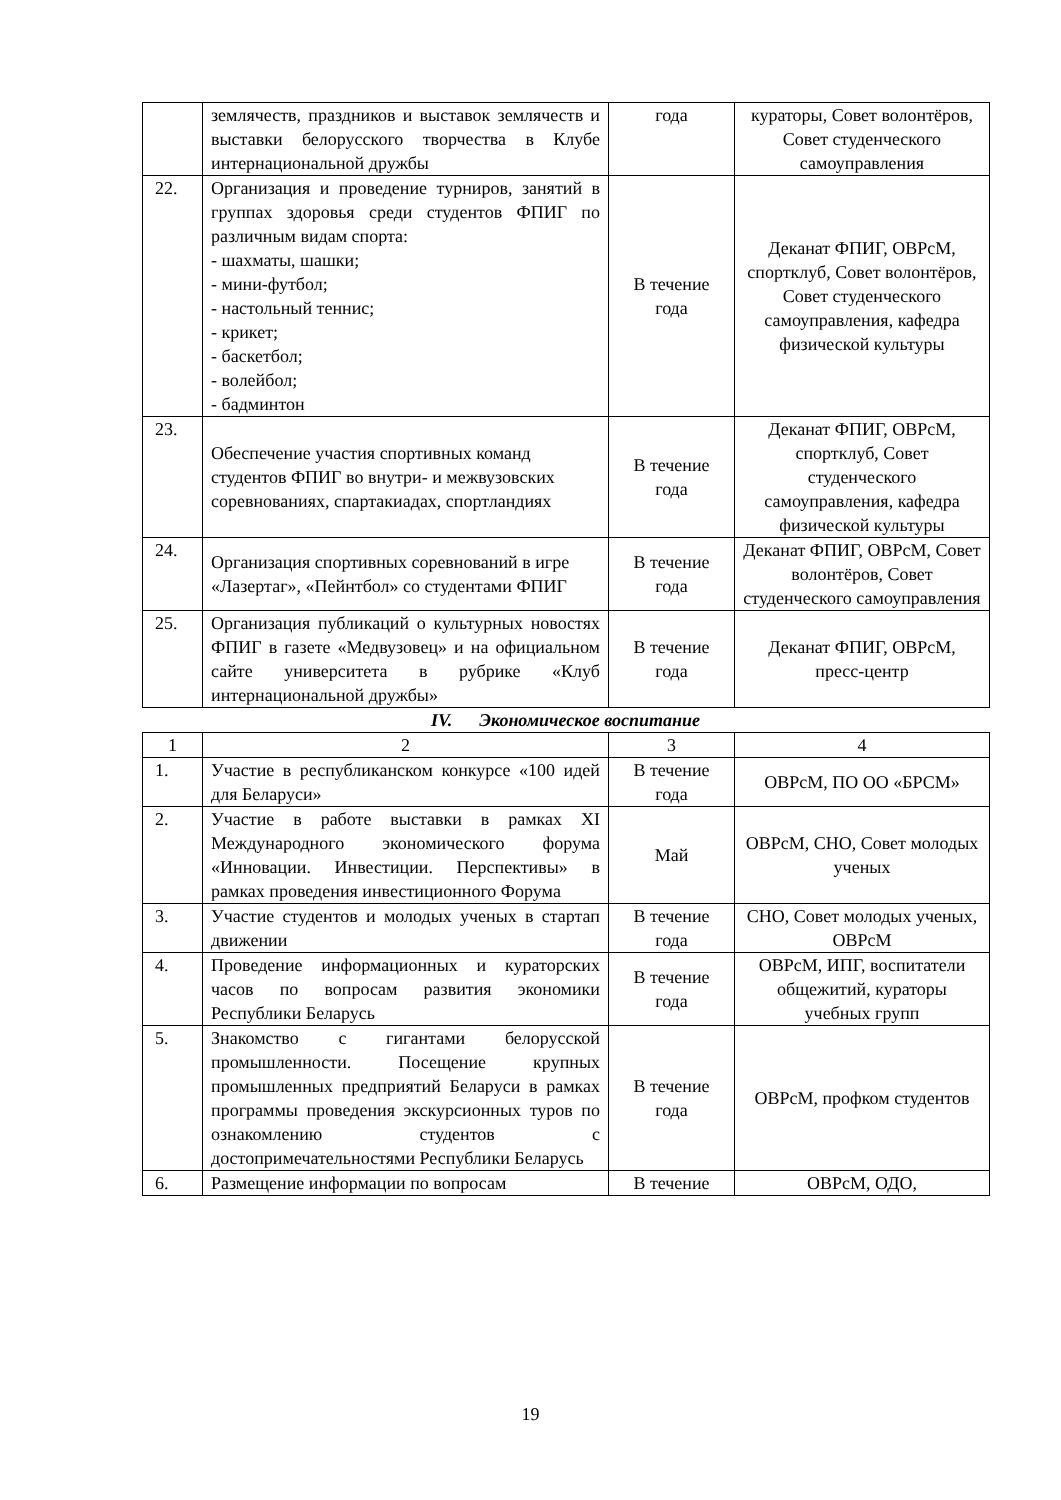| | землячеств, праздников и выставок землячеств и выставки белорусского творчества в Клубе интернациональной дружбы | года | кураторы, Совет волонтёров, Совет студенческого самоуправления |
| 22. | Организация и проведение турниров, занятий в группах здоровья среди студентов ФПИГ по различным видам спорта: - шахматы, шашки; - мини-футбол; - настольный теннис; - крикет; - баскетбол; - волейбол; - бадминтон | В течение года | Деканат ФПИГ, ОВРсМ, спортклуб, Совет волонтёров, Совет студенческого самоуправления, кафедра физической культуры |
| 23. | Обеспечение участия спортивных команд студентов ФПИГ во внутри- и межвузовских соревнованиях, спартакиадах, спортландиях | В течение года | Деканат ФПИГ, ОВРсМ, спортклуб, Совет студенческого самоуправления, кафедра физической культуры |
| 24. | Организация спортивных соревнований в игре «Лазертаг», «Пейнтбол» со студентами ФПИГ | В течение года | Деканат ФПИГ, ОВРсМ, Совет волонтёров, Совет студенческого самоуправления |
| 25. | Организация публикаций о культурных новостях ФПИГ в газете «Медвузовец» и на официальном сайте университета в рубрике «Клуб интернациональной дружбы» | В течение года | Деканат ФПИГ, ОВРсМ, пресс-центр |
IV. Экономическое воспитание
| 1 | 2 | 3 | 4 |
| 1. | Участие в республиканском конкурсе «100 идей для Беларуси» | В течение года | ОВРсМ, ПО ОО «БРСМ» |
| 2. | Участие в работе выставки в рамках XI Международного экономического форума «Инновации. Инвестиции. Перспективы» в рамках проведения инвестиционного Форума | Май | ОВРсМ, СНО, Совет молодых ученых |
| 3. | Участие студентов и молодых ученых в стартап движении | В течение года | СНО, Совет молодых ученых, ОВРсМ |
| 4. | Проведение информационных и кураторских часов по вопросам развития экономики Республики Беларусь | В течение года | ОВРсМ, ИПГ, воспитатели общежитий, кураторы учебных групп |
| 5. | Знакомство с гигантами белорусской промышленности. Посещение крупных промышленных предприятий Беларуси в рамках программы проведения экскурсионных туров по ознакомлению студентов с достопримечательностями Республики Беларусь | В течение года | ОВРсМ, профком студентов |
| 6. | Размещение информации по вопросам | В течение | ОВРсМ, ОДО, |
19